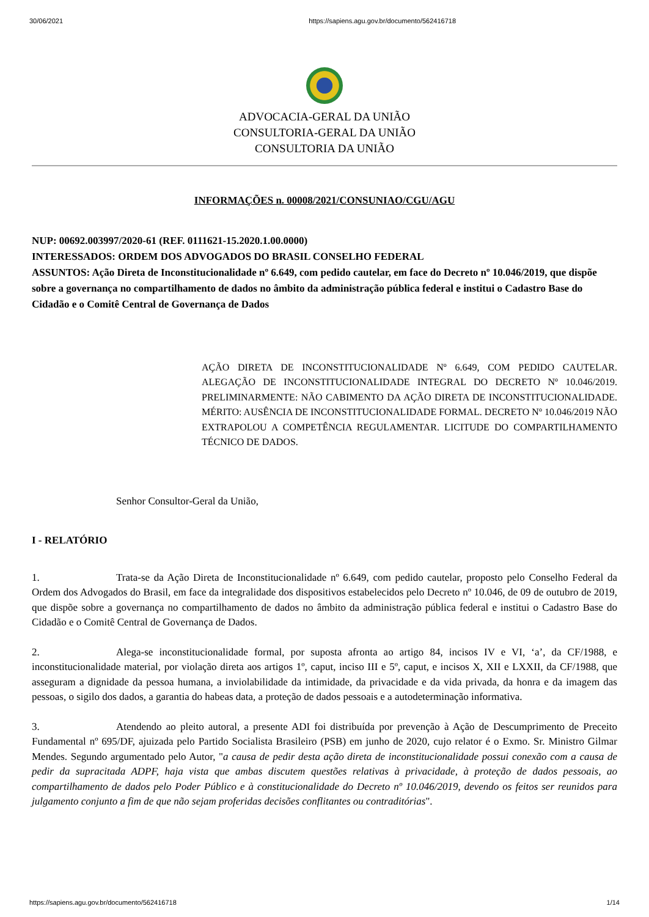30/06/2021 https://sapiens.agu.gov.br/documento/562416718
ADVOCACIA-GERAL DA UNIÃO
CONSULTORIA-GERAL DA UNIÃO
CONSULTORIA DA UNIÃO
INFORMAÇÕES n. 00008/2021/CONSUNIAO/CGU/AGU
NUP: 00692.003997/2020-61 (REF. 0111621-15.2020.1.00.0000)
INTERESSADOS: ORDEM DOS ADVOGADOS DO BRASIL CONSELHO FEDERAL
ASSUNTOS: Ação Direta de Inconstitucionalidade nº 6.649, com pedido cautelar, em face do Decreto nº 10.046/2019, que dispõe sobre a governança no compartilhamento de dados no âmbito da administração pública federal e institui o Cadastro Base do Cidadão e o Comitê Central de Governança de Dados
AÇÃO DIRETA DE INCONSTITUCIONALIDADE Nº 6.649, COM PEDIDO CAUTELAR. ALEGAÇÃO DE INCONSTITUCIONALIDADE INTEGRAL DO DECRETO Nº 10.046/2019. PRELIMINARMENTE: NÃO CABIMENTO DA AÇÃO DIRETA DE INCONSTITUCIONALIDADE. MÉRITO: AUSÊNCIA DE INCONSTITUCIONALIDADE FORMAL. DECRETO Nº 10.046/2019 NÃO EXTRAPOLOU A COMPETÊNCIA REGULAMENTAR. LICITUDE DO COMPARTILHAMENTO TÉCNICO DE DADOS.
Senhor Consultor-Geral da União,
I - RELATÓRIO
1. Trata-se da Ação Direta de Inconstitucionalidade nº 6.649, com pedido cautelar, proposto pelo Conselho Federal da Ordem dos Advogados do Brasil, em face da integralidade dos dispositivos estabelecidos pelo Decreto nº 10.046, de 09 de outubro de 2019, que dispõe sobre a governança no compartilhamento de dados no âmbito da administração pública federal e institui o Cadastro Base do Cidadão e o Comitê Central de Governança de Dados.
2. Alega-se inconstitucionalidade formal, por suposta afronta ao artigo 84, incisos IV e VI, ‘a’, da CF/1988, e inconstitucionalidade material, por violação direta aos artigos 1º, caput, inciso III e 5º, caput, e incisos X, XII e LXXII, da CF/1988, que asseguram a dignidade da pessoa humana, a inviolabilidade da intimidade, da privacidade e da vida privada, da honra e da imagem das pessoas, o sigilo dos dados, a garantia do habeas data, a proteção de dados pessoais e a autodeterminação informativa.
3. Atendendo ao pleito autoral, a presente ADI foi distribuída por prevenção à Ação de Descumprimento de Preceito Fundamental nº 695/DF, ajuizada pelo Partido Socialista Brasileiro (PSB) em junho de 2020, cujo relator é o Exmo. Sr. Ministro Gilmar Mendes. Segundo argumentado pelo Autor, "a causa de pedir desta ação direta de inconstitucionalidade possui conexão com a causa de pedir da supracitada ADPF, haja vista que ambas discutem questões relativas à privacidade, à proteção de dados pessoais, ao compartilhamento de dados pelo Poder Público e à constitucionalidade do Decreto nº 10.046/2019, devendo os feitos ser reunidos para julgamento conjunto a fim de que não sejam proferidas decisões conflitantes ou contraditórias".
https://sapiens.agu.gov.br/documento/562416718 1/14